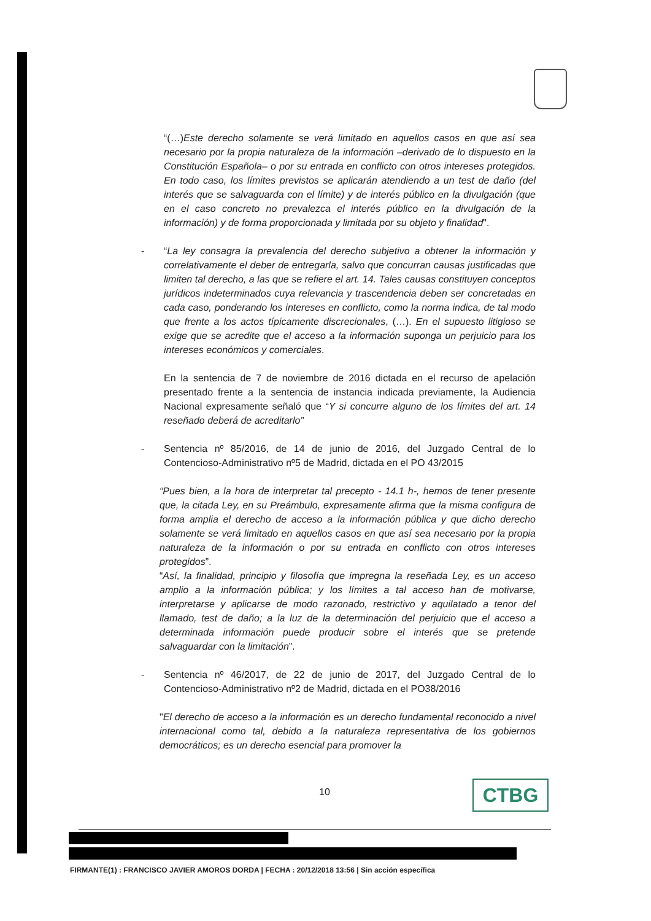“(…)Este derecho solamente se verá limitado en aquellos casos en que así sea necesario por la propia naturaleza de la información –derivado de lo dispuesto en la Constitución Española– o por su entrada en conflicto con otros intereses protegidos. En todo caso, los límites previstos se aplicarán atendiendo a un test de daño (del interés que se salvaguarda con el límite) y de interés público en la divulgación (que en el caso concreto no prevalezca el interés público en la divulgación de la información) y de forma proporcionada y limitada por su objeto y finalidad".
- “La ley consagra la prevalencia del derecho subjetivo a obtener la información y correlativamente el deber de entregarla, salvo que concurran causas justificadas que limiten tal derecho, a las que se refiere el art. 14. Tales causas constituyen conceptos jurídicos indeterminados cuya relevancia y trascendencia deben ser concretadas en cada caso, ponderando los intereses en conflicto, como la norma indica, de tal modo que frente a los actos típicamente discrecionales, (…). En el supuesto litigioso se exige que se acredite que el acceso a la información suponga un perjuicio para los intereses económicos y comerciales.
En la sentencia de 7 de noviembre de 2016 dictada en el recurso de apelación presentado frente a la sentencia de instancia indicada previamente, la Audiencia Nacional expresamente señaló que “Y si concurre alguno de los límites del art. 14 reseñado deberá de acreditarlo”
- Sentencia nº 85/2016, de 14 de junio de 2016, del Juzgado Central de lo Contencioso-Administrativo nº5 de Madrid, dictada en el PO 43/2015
“Pues bien, a la hora de interpretar tal precepto - 14.1 h-, hemos de tener presente que, la citada Ley, en su Preámbulo, expresamente afirma que la misma configura de forma amplia el derecho de acceso a la información pública y que dicho derecho solamente se verá limitado en aquellos casos en que así sea necesario por la propia naturaleza de la información o por su entrada en conflicto con otros intereses protegidos”.
“Así, la finalidad, principio y filosofía que impregna la reseñada Ley, es un acceso amplio a la información pública; y los límites a tal acceso han de motivarse, interpretarse y aplicarse de modo razonado, restrictivo y aquilatado a tenor del llamado, test de daño; a la luz de la determinación del perjuicio que el acceso a determinada información puede producir sobre el interés que se pretende salvaguardar con la limitación”.
- Sentencia nº 46/2017, de 22 de junio de 2017, del Juzgado Central de lo Contencioso-Administrativo nº2 de Madrid, dictada en el PO38/2016
"El derecho de acceso a la información es un derecho fundamental reconocido a nivel internacional como tal, debido a la naturaleza representativa de los gobiernos democráticos; es un derecho esencial para promover la
10 CTBG
FIRMANTE(1) : FRANCISCO JAVIER AMOROS DORDA | FECHA : 20/12/2018 13:56 | Sin acción específica